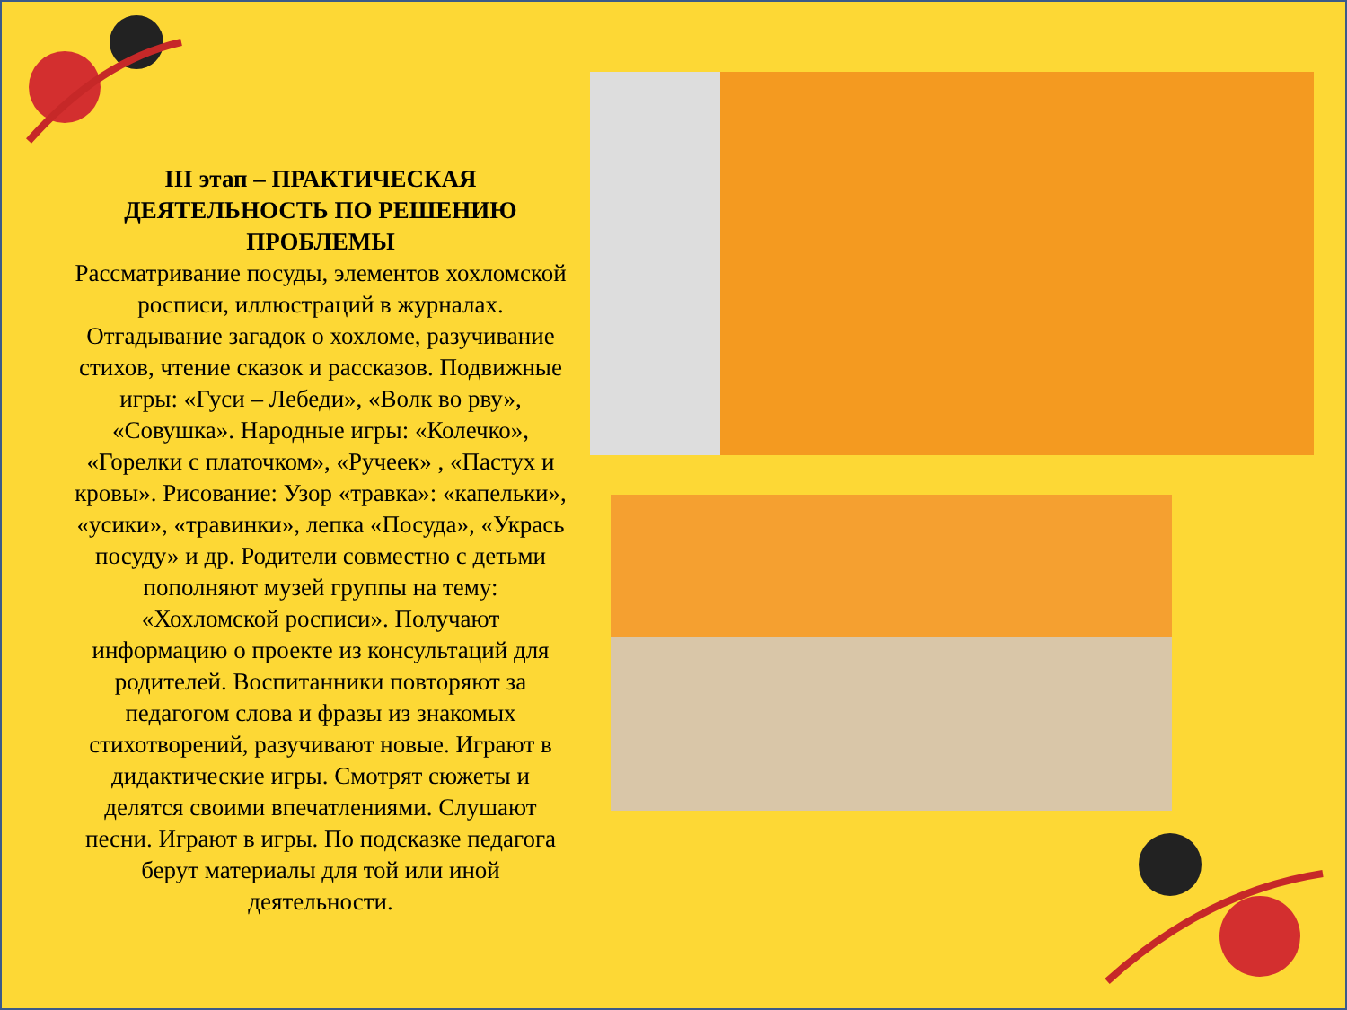III этап – ПРАКТИЧЕСКАЯ ДЕЯТЕЛЬНОСТЬ ПО РЕШЕНИЮ ПРОБЛЕМЫ
Рассматривание посуды, элементов хохломской росписи, иллюстраций в журналах. Отгадывание загадок о хохломе, разучивание стихов, чтение сказок и рассказов. Подвижные игры: «Гуси – Лебеди», «Волк во рву», «Совушка». Народные игры: «Колечко», «Горелки с платочком», «Ручеек» , «Пастух и кровы». Рисование: Узор «травка»: «капельки», «усики», «травинки», лепка «Посуда», «Укрась посуду» и др. Родители совместно с детьми пополняют музей группы на тему: «Хохломской росписи». Получают информацию о проекте из консультаций для родителей. Воспитанники повторяют за педагогом слова и фразы из знакомых стихотворений, разучивают новые. Играют в дидактические игры. Смотрят сюжеты и делятся своими впечатлениями. Слушают песни. Играют в игры. По подсказке педагога берут материалы для той или иной деятельности.